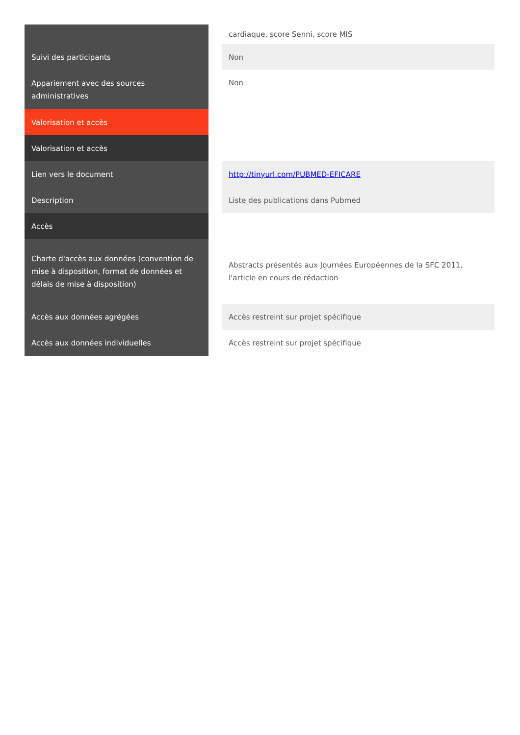| | | cardiaque, score Senni, score MIS |
| Suivi des participants | | Non |
| Appariement avec des sources administratives | | Non |
| Valorisation et accès | | |
| Valorisation et accès | | |
| Lien vers le document | | http://tinyurl.com/PUBMED-EFICARE |
| Description | | Liste des publications dans Pubmed |
| Accès | | |
| Charte d'accès aux données (convention de mise à disposition, format de données et délais de mise à disposition) | | Abstracts présentés aux Journées Européennes de la SFC 2011, l'article en cours de rédaction |
| Accès aux données agrégées | | Accès restreint sur projet spécifique |
| Accès aux données individuelles | | Accès restreint sur projet spécifique |